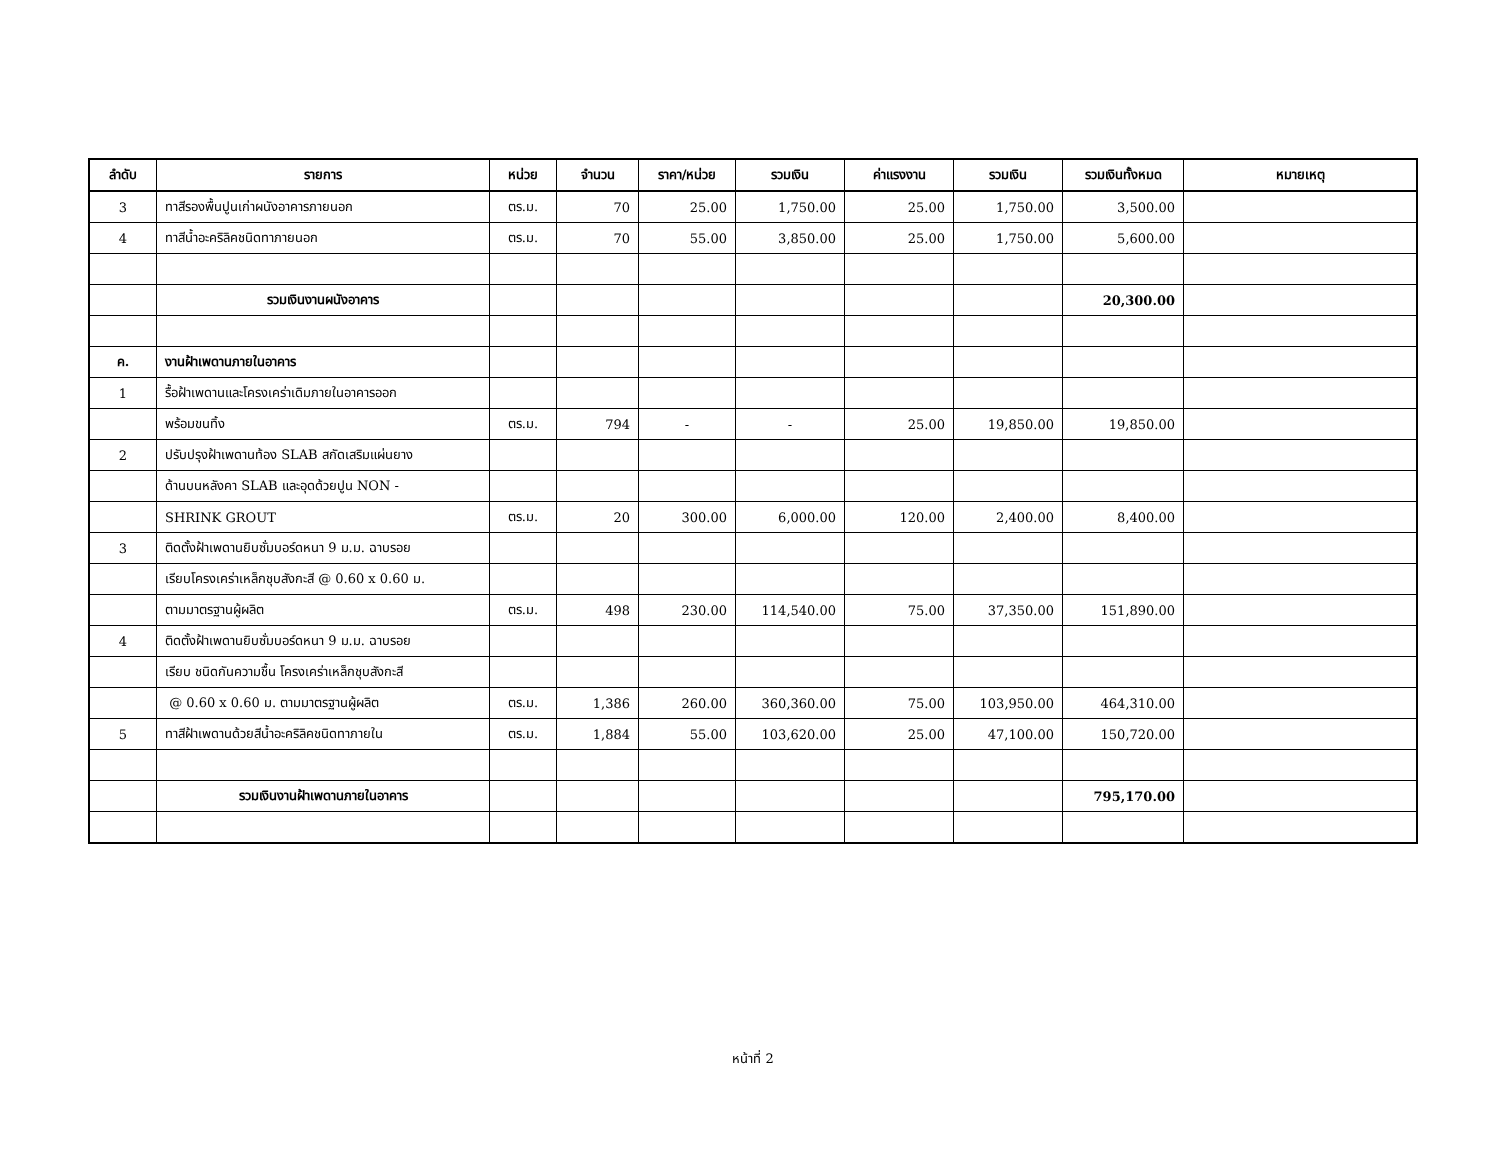| ลำดับ | รายการ | หน่วย | จำนวน | ราคา/หน่วย | รวมเงิน | ค่าแรงงาน | รวมเงิน | รวมเงินทั้งหมด | หมายเหตุ |
| --- | --- | --- | --- | --- | --- | --- | --- | --- | --- |
| 3 | ทาสีรองพื้นปูนเก่าผนังอาคารภายนอก | ตร.ม. | 70 | 25.00 | 1,750.00 | 25.00 | 1,750.00 | 3,500.00 | |
| 4 | ทาสีน้ำอะคริลิคชนิดทาภายนอก | ตร.ม. | 70 | 55.00 | 3,850.00 | 25.00 | 1,750.00 | 5,600.00 | |
| | รวมเงินงานผนังอาคาร | | | | | | | 20,300.00 | |
| ค. | งานฝ้าเพดานภายในอาคาร | | | | | | | | |
| 1 | รื้อฝ้าเพดานและโครงเคร่าเดิมภายในอาคารออก | | | | | | | | |
| | พร้อมขนทิ้ง | ตร.ม. | 794 | - | - | 25.00 | 19,850.00 | 19,850.00 | |
| 2 | ปรับปรุงฝ้าเพดานท้อง SLAB สกัดเสริมแผ่นยาง | | | | | | | | |
| | ด้านบนหลังคา SLAB และอุดด้วยปูน NON - | | | | | | | | |
| | SHRINK GROUT | ตร.ม. | 20 | 300.00 | 6,000.00 | 120.00 | 2,400.00 | 8,400.00 | |
| 3 | ติดตั้งฝ้าเพดานยิบซั่มบอร์ดหนา 9 ม.ม. ฉาบรอย | | | | | | | | |
| | เรียบโครงเคร่าเหล็กชุบสังกะสี @ 0.60 x 0.60 ม. | | | | | | | | |
| | ตามมาตรฐานผู้ผลิต | ตร.ม. | 498 | 230.00 | 114,540.00 | 75.00 | 37,350.00 | 151,890.00 | |
| 4 | ติดตั้งฝ้าเพดานยิบซั่มบอร์ดหนา 9 ม.ม. ฉาบรอย | | | | | | | | |
| | เรียบ ชนิดกันความชื้น โครงเคร่าเหล็กชุบสังกะสี | | | | | | | | |
| | @ 0.60 x 0.60 ม. ตามมาตรฐานผู้ผลิต | ตร.ม. | 1,386 | 260.00 | 360,360.00 | 75.00 | 103,950.00 | 464,310.00 | |
| 5 | ทาสีฝ้าเพดานด้วยสีน้ำอะคริลิคชนิดทาภายใน | ตร.ม. | 1,884 | 55.00 | 103,620.00 | 25.00 | 47,100.00 | 150,720.00 | |
| | รวมเงินงานฝ้าเพดานภายในอาคาร | | | | | | | 795,170.00 | |
หน้าที่ 2